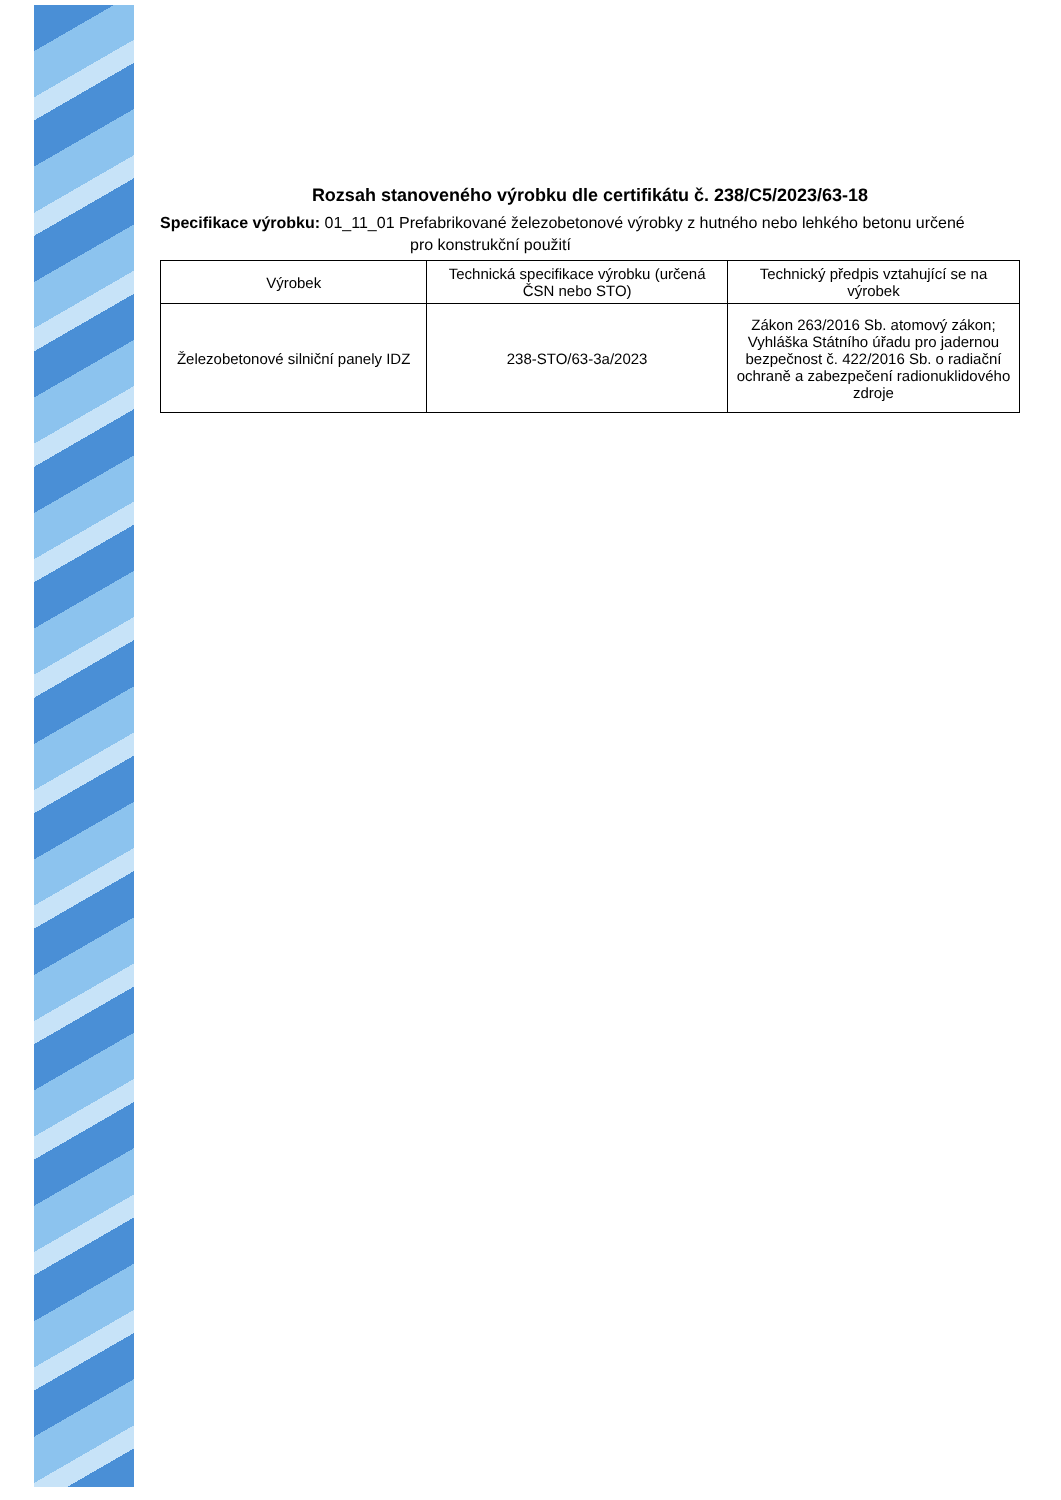Rozsah stanoveného výrobku dle certifikátu č. 238/C5/2023/63-18
Specifikace výrobku: 01_11_01 Prefabrikované železobetonové výrobky z hutného nebo lehkého betonu určené
pro konstrukční použití
| Výrobek | Technická specifikace výrobku (určená ČSN nebo STO) | Technický předpis vztahující se na výrobek |
| --- | --- | --- |
| Železobetonové silniční panely IDZ | 238-STO/63-3a/2023 | Zákon 263/2016 Sb. atomový zákon; Vyhláška Státního úřadu pro jadernou bezpečnost č. 422/2016 Sb. o radiační ochraně a zabezpečení radionuklidového zdroje |